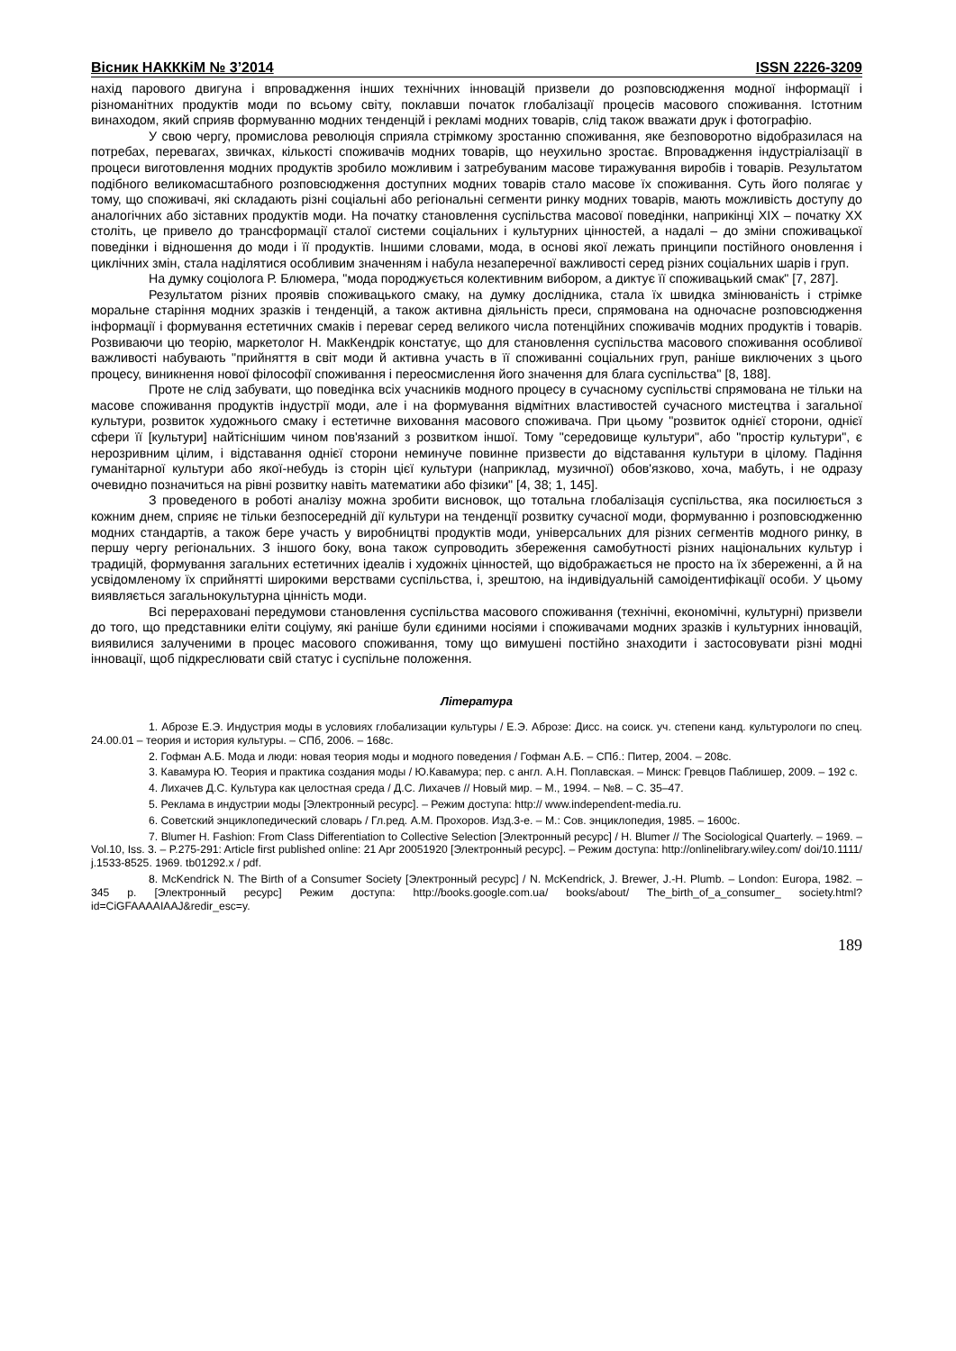Вісник НАКККіМ № 3’2014 ISSN 2226-3209
нахід парового двигуна і впровадження інших технічних інновацій призвели до розповсюдження модної інформації і різноманітних продуктів моди по всьому світу, поклавши початок глобалізації процесів масового споживання. Істотним винаходом, який сприяв формуванню модних тенденцій і рекламі модних товарів, слід також вважати друк і фотографію.
У свою чергу, промислова революція сприяла стрімкому зростанню споживання, яке безповоротно відобразилася на потребах, перевагах, звичках, кількості споживачів модних товарів, що неухильно зростає. Впровадження індустріалізації в процеси виготовлення модних продуктів зробило можливим і затребуваним масове тиражування виробів і товарів. Результатом подібного великомасштабного розповсюдження доступних модних товарів стало масове їх споживання. Суть його полягає у тому, що споживачі, які складають різні соціальні або регіональні сегменти ринку модних товарів, мають можливість доступу до аналогічних або зіставних продуктів моди. На початку становлення суспільства масової поведінки, наприкінці XIX – початку XX століть, це привело до трансформації сталої системи соціальних і культурних цінностей, а надалі – до зміни споживацької поведінки і відношення до моди і її продуктів. Іншими словами, мода, в основі якої лежать принципи постійного оновлення і циклічних змін, стала наділятися особливим значенням і набула незаперечної важливості серед різних соціальних шарів і груп.
На думку соціолога Р. Блюмера, "мода породжується колективним вибором, а диктує її споживацький смак" [7, 287].
Результатом різних проявів споживацького смаку, на думку дослідника, стала їх швидка змінюваність і стрімке моральне старіння модних зразків і тенденцій, а також активна діяльність преси, спрямована на одночасне розповсюдження інформації і формування естетичних смаків і переваг серед великого числа потенційних споживачів модних продуктів і товарів. Розвиваючи цю теорію, маркетолог Н. МакКендрік констатує, що для становлення суспільства масового споживання особливої важливості набувають "прийняття в світ моди й активна участь в її споживанні соціальних груп, раніше виключених з цього процесу, виникнення нової філософії споживання і переосмислення його значення для блага суспільства" [8, 188].
Проте не слід забувати, що поведінка всіх учасників модного процесу в сучасному суспільстві спрямована не тільки на масове споживання продуктів індустрії моди, але і на формування відмітних властивостей сучасного мистецтва і загальної культури, розвиток художнього смаку і естетичне виховання масового споживача. При цьому "розвиток однієї сторони, однієї сфери її [культури] найтіснішим чином пов'язаний з розвитком іншої. Тому "середовище культури", або "простір культури", є нерозривним цілим, і відставання однієї сторони неминуче повинне призвести до відставання культури в цілому. Падіння гуманітарної культури або якої-небудь із сторін цієї культури (наприклад, музичної) обов'язково, хоча, мабуть, і не одразу очевидно позначиться на рівні розвитку навіть математики або фізики" [4, 38; 1, 145].
З проведеного в роботі аналізу можна зробити висновок, що тотальна глобалізація суспільства, яка посилюється з кожним днем, сприяє не тільки безпосередній дії культури на тенденції розвитку сучасної моди, формуванню і розповсюдженню модних стандартів, а також бере участь у виробництві продуктів моди, універсальних для різних сегментів модного ринку, в першу чергу регіональних. З іншого боку, вона також супроводить збереження самобутності різних національних культур і традицій, формування загальних естетичних ідеалів і художніх цінностей, що відображається не просто на їх збереженні, а й на усвідомленому їх сприйнятті широкими верствами суспільства, і, зрештою, на індивідуальній самоідентифікації особи. У цьому виявляється загальнокультурна цінність моди.
Всі перераховані передумови становлення суспільства масового споживання (технічні, економічні, культурні) призвели до того, що представники еліти соціуму, які раніше були єдиними носіями і споживачами модних зразків і культурних інновацій, виявилися залученими в процес масового споживання, тому що вимушені постійно знаходити і застосовувати різні модні інновації, щоб підкреслювати свій статус і суспільне положення.
Література
1. Аброзе Е.Э. Индустрия моды в условиях глобализации культуры / Е.Э. Аброзе: Дисс. на соиск. уч. степени канд. культурологи по спец. 24.00.01 – теория и история культуры. – СПб, 2006. – 168с.
2. Гофман А.Б. Мода и люди: новая теория моды и модного поведения / Гофман А.Б. – СПб.: Питер, 2004. – 208с.
3. Кавамура Ю. Теория и практика создания моды / Ю.Кавамура; пер. с англ. А.Н. Поплавская. – Минск: Гревцов Паблишер, 2009. – 192 с.
4. Лихачев Д.С. Культура как целостная среда / Д.С. Лихачев // Новый мир. – М., 1994. – №8. – С. 35–47.
5. Реклама в индустрии моды [Электронный ресурс]. – Режим доступа: http:// www.independent-media.ru.
6. Советский энциклопедический словарь / Гл.ред. А.М. Прохоров. Изд.3-е. – М.: Сов. энциклопедия, 1985. – 1600с.
7. Blumer H. Fashion: From Class Differentiation to Collective Selection [Электронный ресурс] / H. Blumer // The Sociological Quarterly. – 1969. – Vol.10, Iss. 3. – P.275-291: Article first published online: 21 Apr 20051920 [Электронный ресурс]. – Режим доступа: http://onlinelibrary.wiley.com/ doi/10.1111/ j.1533-8525. 1969. tb01292.x / pdf.
8. McKendrick N. The Birth of a Consumer Society [Электронный ресурс] / N. McKendrick, J. Brewer, J.-H. Plumb. – London: Europa, 1982. – 345 p. [Электронный ресурс] Режим доступа: http://books.google.com.ua/ books/about/ The_birth_of_a_consumer_ society.html?id=CiGFAAAAIAAJ&redir_esc=y.
189